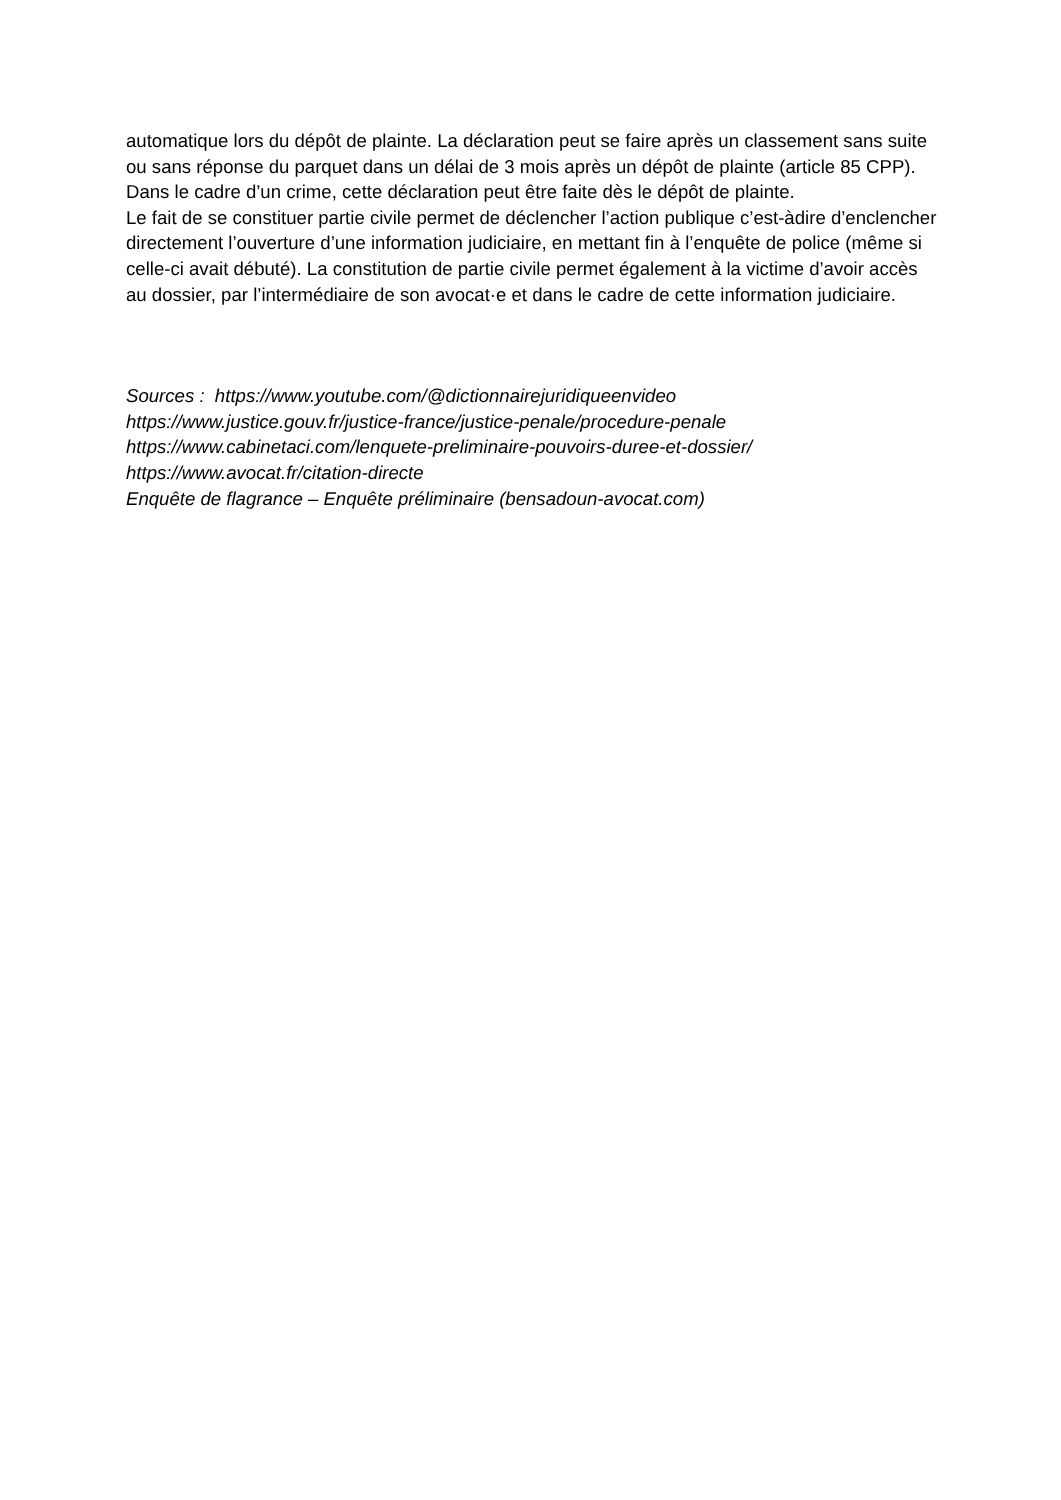automatique lors du dépôt de plainte. La déclaration peut se faire après un classement sans suite ou sans réponse du parquet dans un délai de 3 mois après un dépôt de plainte (article 85 CPP). Dans le cadre d’un crime, cette déclaration peut être faite dès le dépôt de plainte.
Le fait de se constituer partie civile permet de déclencher l’action publique c’est-àdire d’enclencher directement l’ouverture d’une information judiciaire, en mettant fin à l’enquête de police (même si celle-ci avait débuté). La constitution de partie civile permet également à la victime d’avoir accès au dossier, par l’intermédiaire de son avocat·e et dans le cadre de cette information judiciaire.
Sources : https://www.youtube.com/@dictionnairejuridiqueenvideo
https://www.justice.gouv.fr/justice-france/justice-penale/procedure-penale
https://www.cabinetaci.com/lenquete-preliminaire-pouvoirs-duree-et-dossier/
https://www.avocat.fr/citation-directe
Enquête de flagrance – Enquête préliminaire (bensadoun-avocat.com)